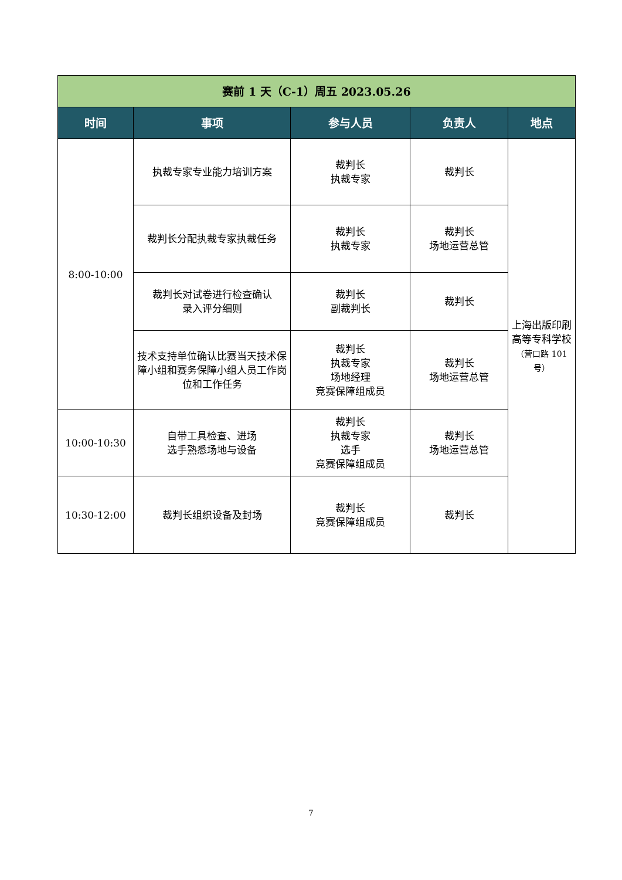| 赛前 1 天（C-1）周五 2023.05.26 | | | | |
| --- | --- | --- | --- | --- |
| 时间 | 事项 | 参与人员 | 负责人 | 地点 |
| 8:00-10:00 | 执裁专家专业能力培训方案 | 裁判长 执裁专家 | 裁判长 | 上海出版印刷 高等专科学校 （营口路 101 号） |
| | 裁判长分配执裁专家执裁任务 | 裁判长 执裁专家 | 裁判长 场地运营总管 | |
| | 裁判长对试卷进行检查确认 录入评分细则 | 裁判长 副裁判长 | 裁判长 | |
| | 技术支持单位确认比赛当天技术保障小组和赛务保障小组人员工作岗位和工作任务 | 裁判长 执裁专家 场地经理 竞赛保障组成员 | 裁判长 场地运营总管 | |
| 10:00-10:30 | 自带工具检查、进场 选手熟悉场地与设备 | 裁判长 执裁专家 选手 竞赛保障组成员 | 裁判长 场地运营总管 | |
| 10:30-12:00 | 裁判长组织设备及封场 | 裁判长 竞赛保障组成员 | 裁判长 | |
7